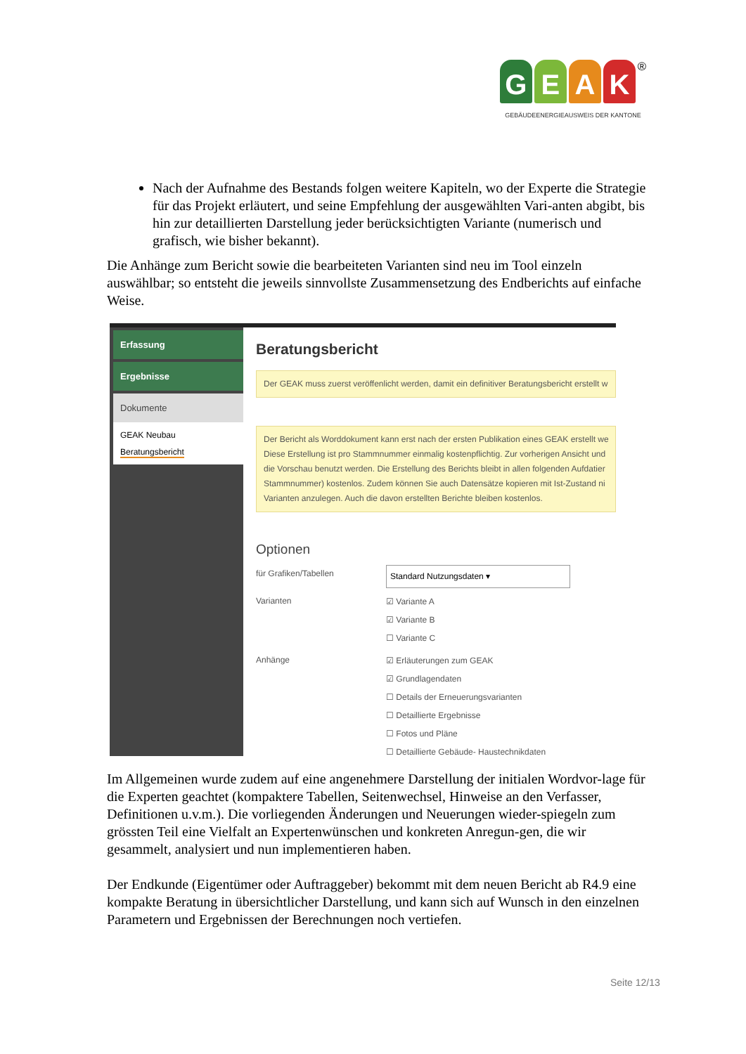GEAK<sup>®</sup>
GEBÄUDEENERGIEAUSWEIS DER KANTONE
Nach der Aufnahme des Bestands folgen weitere Kapiteln, wo der Experte die Strategie für das Projekt erläutert, und seine Empfehlung der ausgewählten Vari-anten abgibt, bis hin zur detaillierten Darstellung jeder berücksichtigten Variante (numerisch und grafisch, wie bisher bekannt).
Die Anhänge zum Bericht sowie die bearbeiteten Varianten sind neu im Tool einzeln auswählbar; so entsteht die jeweils sinnvollste Zusammensetzung des Endberichts auf einfache Weise.
Erfassung
Ergebnisse
Dokumente
GEAK Neubau
Beratungsbericht
Beratungsbericht
Der GEAK muss zuerst veröffenlicht werden, damit ein definitiver Beratungsbericht erstellt w
Der Bericht als Worddokument kann erst nach der ersten Publikation eines GEAK erstellt we
Diese Erstellung ist pro Stammnummer einmalig kostenpflichtig. Zur vorherigen Ansicht und
die Vorschau benutzt werden. Die Erstellung des Berichts bleibt in allen folgenden Aufdatier
Stammnummer) kostenlos. Zudem können Sie auch Datensätze kopieren mit Ist-Zustand ni
Varianten anzulegen. Auch die davon erstellten Berichte bleiben kostenlos.
Optionen
für Grafiken/Tabellen
Standard Nutzungsdaten ▾
Varianten
☑ Variante A
☑ Variante B
☐ Variante C
Anhänge
☑ Erläuterungen zum GEAK
☑ Grundlagendaten
☐ Details der Erneuerungsvarianten
☐ Detaillierte Ergebnisse
☐ Fotos und Pläne
☐ Detaillierte Gebäude- Haustechnikdaten
Im Allgemeinen wurde zudem auf eine angenehmere Darstellung der initialen Wordvor-lage für die Experten geachtet (kompaktere Tabellen, Seitenwechsel, Hinweise an den Verfasser, Definitionen u.v.m.). Die vorliegenden Änderungen und Neuerungen wieder-spiegeln zum grössten Teil eine Vielfalt an Expertenwünschen und konkreten Anregun-gen, die wir gesammelt, analysiert und nun implementieren haben.
Der Endkunde (Eigentümer oder Auftraggeber) bekommt mit dem neuen Bericht ab R4.9 eine kompakte Beratung in übersichtlicher Darstellung, und kann sich auf Wunsch in den einzelnen Parametern und Ergebnissen der Berechnungen noch vertiefen.
Seite 12/13